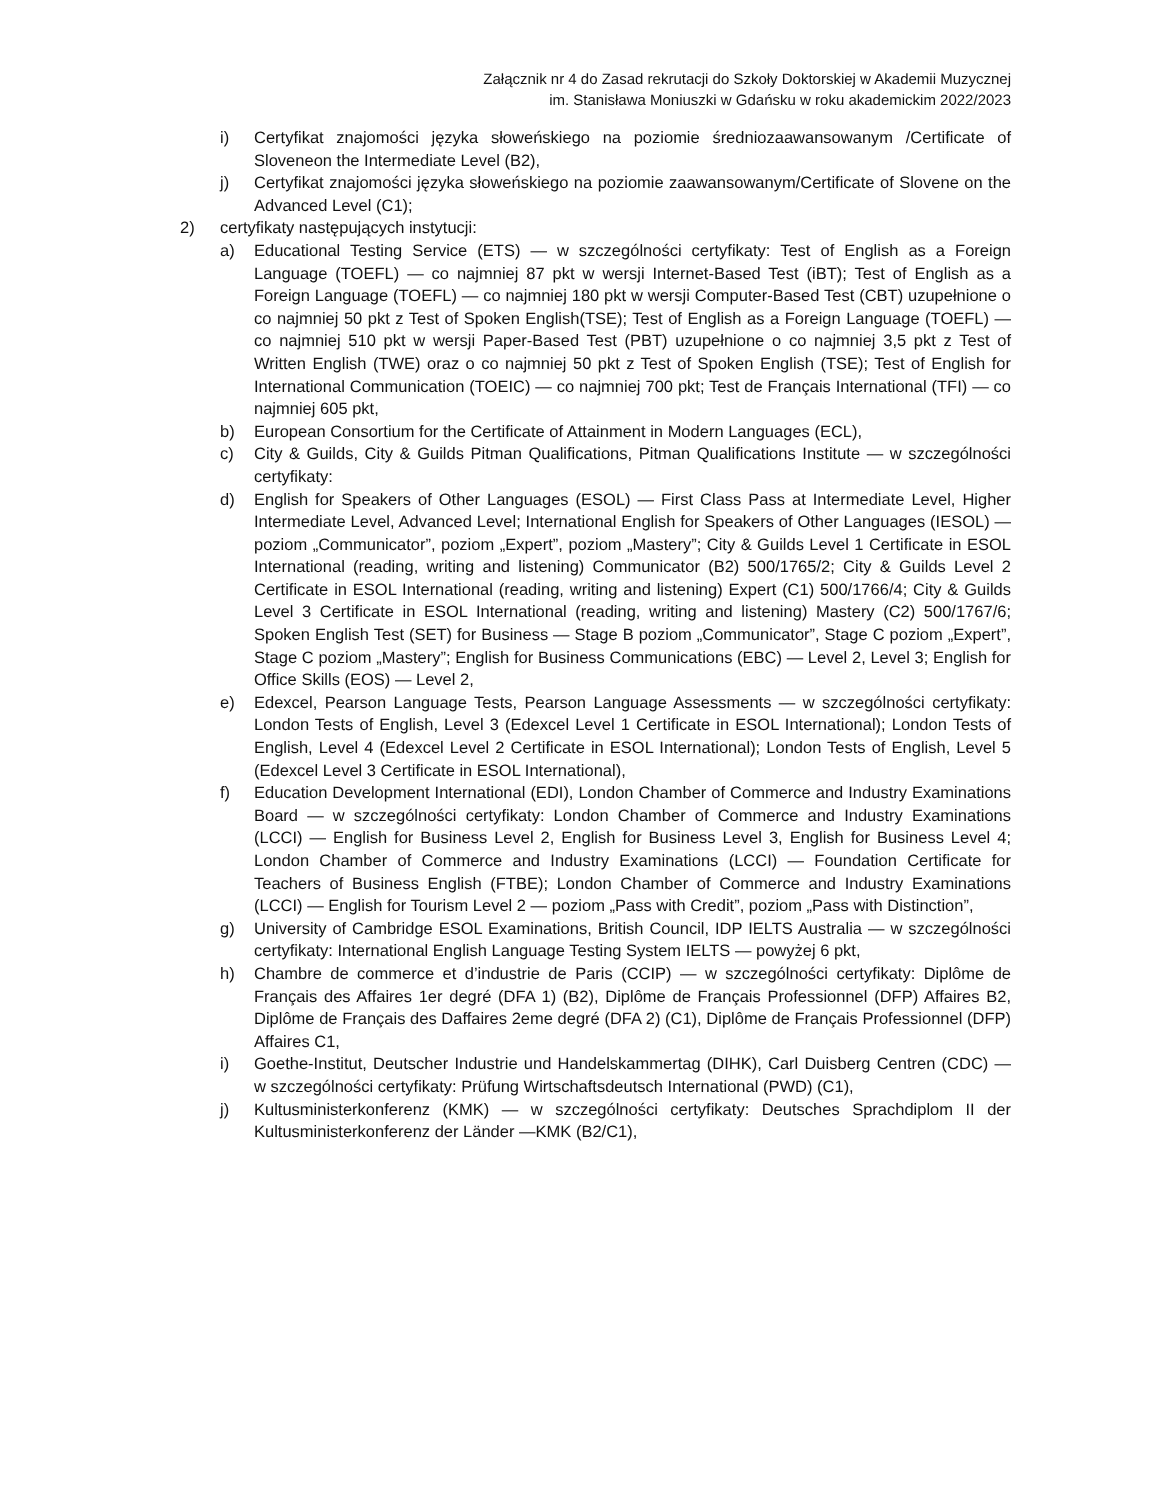Załącznik nr 4 do Zasad rekrutacji do Szkoły Doktorskiej w Akademii Muzycznej
im. Stanisława Moniuszki w Gdańsku w roku akademickim 2022/2023
i) Certyfikat znajomości języka słoweńskiego na poziomie średniozaawansowanym /Certificate of Sloveneon the Intermediate Level (B2),
j) Certyfikat znajomości języka słoweńskiego na poziomie zaawansowanym/Certificate of Slovene on the Advanced Level (C1);
2) certyfikaty następujących instytucji:
a) Educational Testing Service (ETS) — w szczególności certyfikaty: Test of English as a Foreign Language (TOEFL) — co najmniej 87 pkt w wersji Internet-Based Test (iBT); Test of English as a Foreign Language (TOEFL) — co najmniej 180 pkt w wersji Computer-Based Test (CBT) uzupełnione o co najmniej 50 pkt z Test of Spoken English(TSE); Test of English as a Foreign Language (TOEFL) — co najmniej 510 pkt w wersji Paper-Based Test (PBT) uzupełnione o co najmniej 3,5 pkt z Test of Written English (TWE) oraz o co najmniej 50 pkt z Test of Spoken English (TSE); Test of English for International Communication (TOEIC) — co najmniej 700 pkt; Test de Français International (TFI) — co najmniej 605 pkt,
b) European Consortium for the Certificate of Attainment in Modern Languages (ECL),
c) City & Guilds, City & Guilds Pitman Qualifications, Pitman Qualifications Institute — w szczególności certyfikaty:
d) English for Speakers of Other Languages (ESOL) — First Class Pass at Intermediate Level, Higher Intermediate Level, Advanced Level; International English for Speakers of Other Languages (IESOL) — poziom „Communicator”, poziom „Expert”, poziom „Mastery”; City & Guilds Level 1 Certificate in ESOL International (reading, writing and listening) Communicator (B2) 500/1765/2; City & Guilds Level 2 Certificate in ESOL International (reading, writing and listening) Expert (C1) 500/1766/4; City & Guilds Level 3 Certificate in ESOL International (reading, writing and listening) Mastery (C2) 500/1767/6; Spoken English Test (SET) for Business — Stage B poziom „Communicator”, Stage C poziom „Expert”, Stage C poziom „Mastery”; English for Business Communications (EBC) — Level 2, Level 3; English for Office Skills (EOS) — Level 2,
e) Edexcel, Pearson Language Tests, Pearson Language Assessments — w szczególności certyfikaty: London Tests of English, Level 3 (Edexcel Level 1 Certificate in ESOL International); London Tests of English, Level 4 (Edexcel Level 2 Certificate in ESOL International); London Tests of English, Level 5 (Edexcel Level 3 Certificate in ESOL International),
f) Education Development International (EDI), London Chamber of Commerce and Industry Examinations Board — w szczególności certyfikaty: London Chamber of Commerce and Industry Examinations (LCCI) — English for Business Level 2, English for Business Level 3, English for Business Level 4; London Chamber of Commerce and Industry Examinations (LCCI) — Foundation Certificate for Teachers of Business English (FTBE); London Chamber of Commerce and Industry Examinations (LCCI) — English for Tourism Level 2 — poziom „Pass with Credit”, poziom „Pass with Distinction”,
g) University of Cambridge ESOL Examinations, British Council, IDP IELTS Australia — w szczególności certyfikaty: International English Language Testing System IELTS — powyżej 6 pkt,
h) Chambre de commerce et d’industrie de Paris (CCIP) — w szczególności certyfikaty: Diplôme de Français des Affaires 1er degré (DFA 1) (B2), Diplôme de Français Professionnel (DFP) Affaires B2, Diplôme de Français des Daffaires 2eme degré (DFA 2) (C1), Diplôme de Français Professionnel (DFP) Affaires C1,
i) Goethe-Institut, Deutscher Industrie und Handelskammertag (DIHK), Carl Duisberg Centren (CDC) — w szczególności certyfikaty: Prüfung Wirtschaftsdeutsch International (PWD) (C1),
j) Kultusministerkonferenz (KMK) — w szczególności certyfikaty: Deutsches Sprachdiplom II der Kultusministerkonferenz der Länder —KMK (B2/C1),